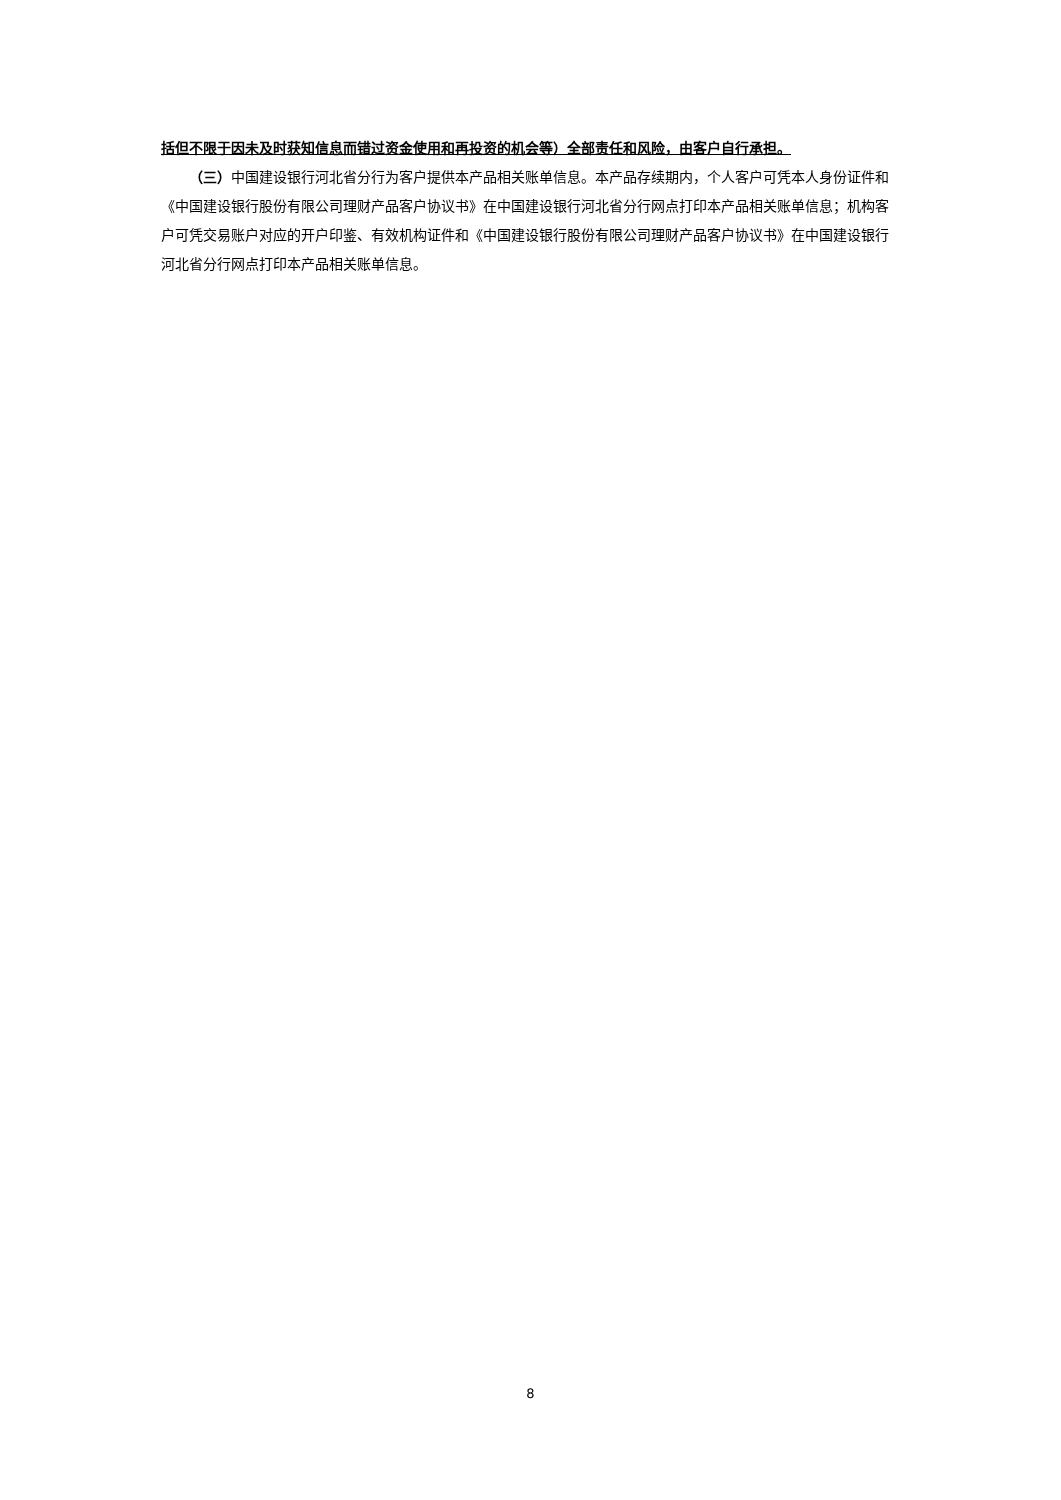括但不限于因未及时获知信息而错过资金使用和再投资的机会等）全部责任和风险，由客户自行承担。
（三）中国建设银行河北省分行为客户提供本产品相关账单信息。本产品存续期内，个人客户可凭本人身份证件和《中国建设银行股份有限公司理财产品客户协议书》在中国建设银行河北省分行网点打印本产品相关账单信息；机构客户可凭交易账户对应的开户印鉴、有效机构证件和《中国建设银行股份有限公司理财产品客户协议书》在中国建设银行河北省分行网点打印本产品相关账单信息。
8